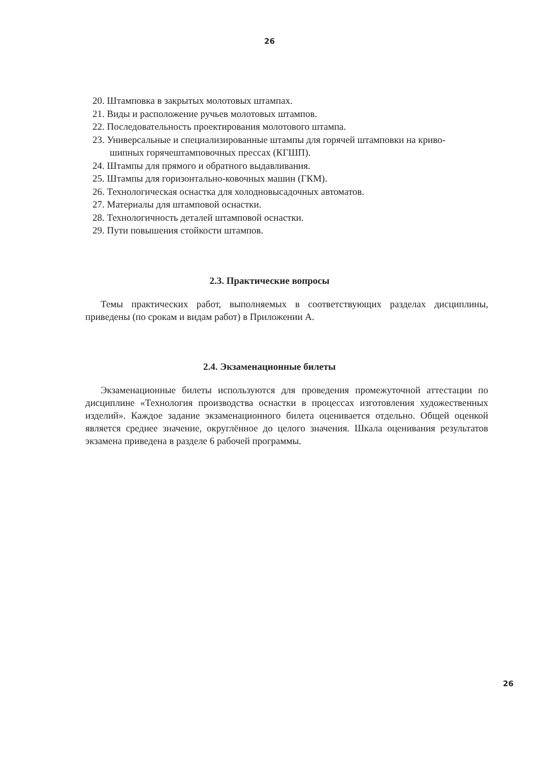26
20. Штамповка в закрытых молотовых штампах.
21. Виды и расположение ручьев молотовых штампов.
22. Последовательность проектирования молотового штампа.
23. Универсальные и специализированные штампы для горячей штамповки на криво-
шипных горячештамповочных прессах (КГШП).
24. Штампы для прямого и обратного выдавливания.
25. Штампы для горизонтально-ковочных машин (ГКМ).
26. Технологическая оснастка для холодновысадочных автоматов.
27. Материалы для штамповой оснастки.
28. Технологичность деталей штамповой оснастки.
29. Пути повышения стойкости штампов.
2.3. Практические вопросы
Темы практических работ, выполняемых в соответствующих разделах дисциплины, приведены (по срокам и видам работ) в Приложении А.
2.4. Экзаменационные билеты
Экзаменационные билеты используются для проведения промежуточной аттестации по дисциплине «Технология производства оснастки в процессах изготовления художественных изделий». Каждое задание экзаменационного билета оценивается отдельно. Общей оценкой является среднее значение, округлённое до целого значения. Шкала оценивания результатов экзамена приведена в разделе 6 рабочей программы.
26